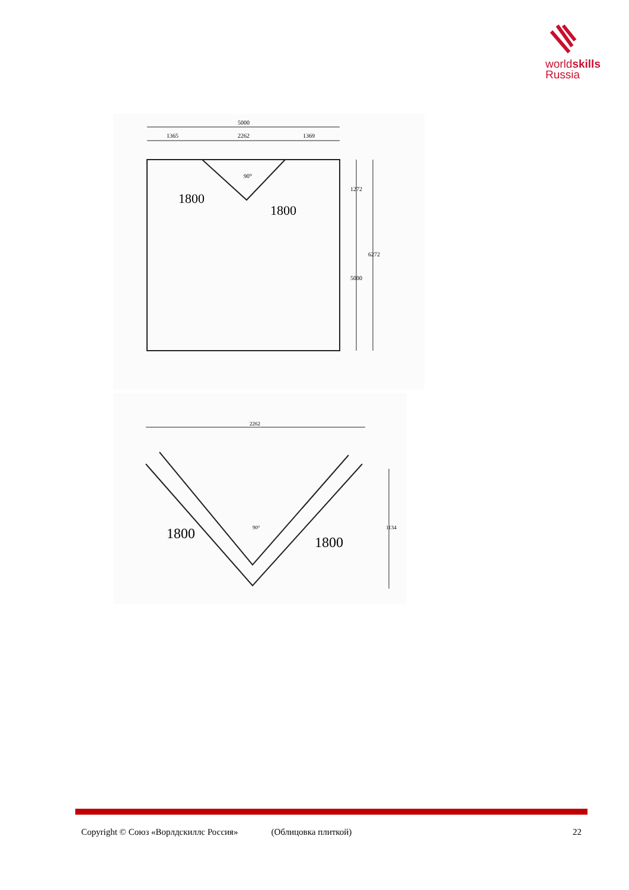worldskills
Russia
5000
1365
2262
1369
1272
5000
6272
90°
1800
1800
2262
90°
1134
1800
1800
Copyright © Союз «Ворлдскиллс Россия» (Облицовка плиткой) 22